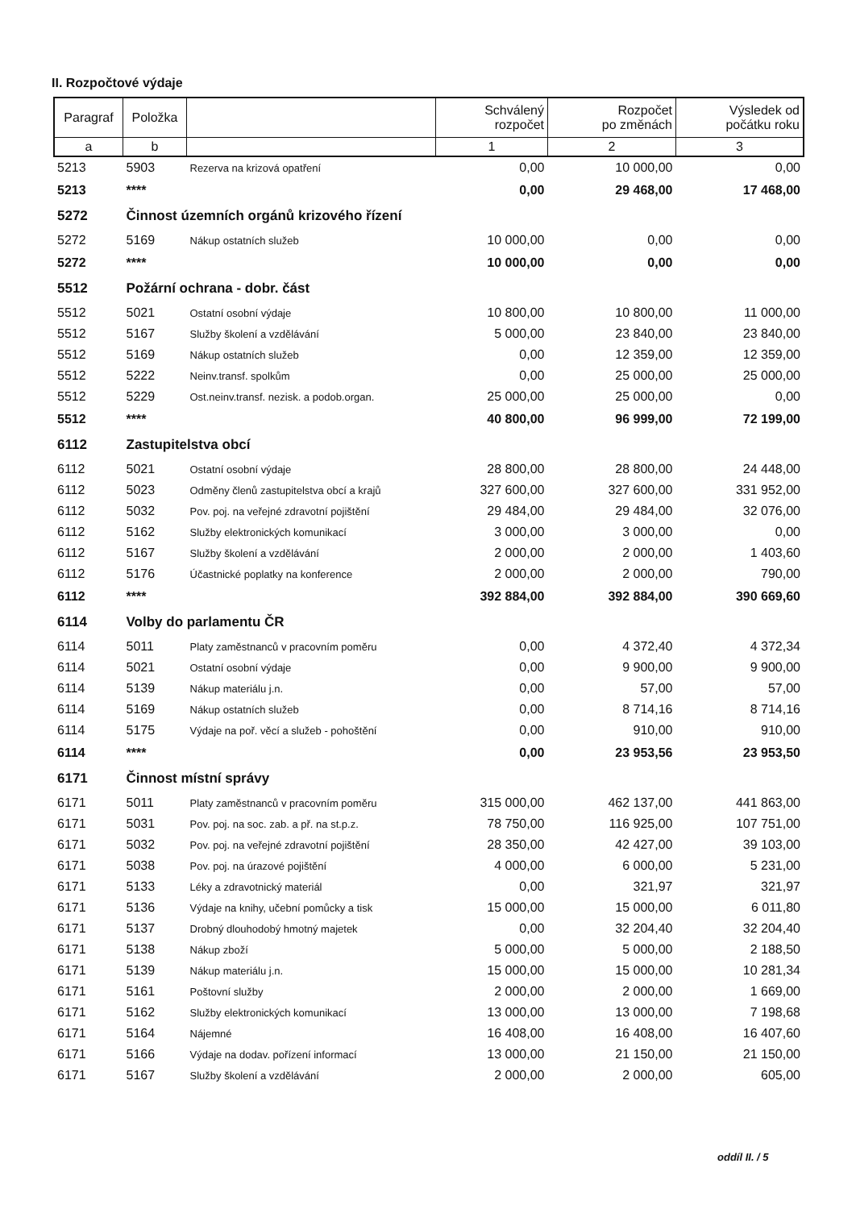II. Rozpočtové výdaje
| Paragraf | Položka | | Schválený rozpočet | Rozpočet po změnách | Výsledek od počátku roku |
| --- | --- | --- | --- | --- | --- |
| a | b | | 1 | 2 | 3 |
| 5213 | 5903 | Rezerva na krizová opatření | 0,00 | 10 000,00 | 0,00 |
| 5213 | **** | | 0,00 | 29 468,00 | 17 468,00 |
| 5272 | Činnost územních orgánů krizového řízení | | | | |
| 5272 | 5169 | Nákup ostatních služeb | 10 000,00 | 0,00 | 0,00 |
| 5272 | **** | | 10 000,00 | 0,00 | 0,00 |
| 5512 | Požární ochrana - dobr. část | | | | |
| 5512 | 5021 | Ostatní osobní výdaje | 10 800,00 | 10 800,00 | 11 000,00 |
| 5512 | 5167 | Služby školení a vzdělávání | 5 000,00 | 23 840,00 | 23 840,00 |
| 5512 | 5169 | Nákup ostatních služeb | 0,00 | 12 359,00 | 12 359,00 |
| 5512 | 5222 | Neinv.transf. spolkům | 0,00 | 25 000,00 | 25 000,00 |
| 5512 | 5229 | Ost.neinv.transf. nezisk. a podob.organ. | 25 000,00 | 25 000,00 | 0,00 |
| 5512 | **** | | 40 800,00 | 96 999,00 | 72 199,00 |
| 6112 | Zastupitelstva obcí | | | | |
| 6112 | 5021 | Ostatní osobní výdaje | 28 800,00 | 28 800,00 | 24 448,00 |
| 6112 | 5023 | Odměny členů zastupitelstva obcí a krajů | 327 600,00 | 327 600,00 | 331 952,00 |
| 6112 | 5032 | Pov. poj. na veřejné zdravotní pojištění | 29 484,00 | 29 484,00 | 32 076,00 |
| 6112 | 5162 | Služby elektronických komunikací | 3 000,00 | 3 000,00 | 0,00 |
| 6112 | 5167 | Služby školení a vzdělávání | 2 000,00 | 2 000,00 | 1 403,60 |
| 6112 | 5176 | Účastnické poplatky na konference | 2 000,00 | 2 000,00 | 790,00 |
| 6112 | **** | | 392 884,00 | 392 884,00 | 390 669,60 |
| 6114 | Volby do parlamentu ČR | | | | |
| 6114 | 5011 | Platy zaměstnanců v pracovním poměru | 0,00 | 4 372,40 | 4 372,34 |
| 6114 | 5021 | Ostatní osobní výdaje | 0,00 | 9 900,00 | 9 900,00 |
| 6114 | 5139 | Nákup materiálu j.n. | 0,00 | 57,00 | 57,00 |
| 6114 | 5169 | Nákup ostatních služeb | 0,00 | 8 714,16 | 8 714,16 |
| 6114 | 5175 | Výdaje na poř. věcí a služeb - pohoštění | 0,00 | 910,00 | 910,00 |
| 6114 | **** | | 0,00 | 23 953,56 | 23 953,50 |
| 6171 | Činnost místní správy | | | | |
| 6171 | 5011 | Platy zaměstnanců v pracovním poměru | 315 000,00 | 462 137,00 | 441 863,00 |
| 6171 | 5031 | Pov. poj. na soc. zab. a př. na st.p.z. | 78 750,00 | 116 925,00 | 107 751,00 |
| 6171 | 5032 | Pov. poj. na veřejné zdravotní pojištění | 28 350,00 | 42 427,00 | 39 103,00 |
| 6171 | 5038 | Pov. poj. na úrazové pojištění | 4 000,00 | 6 000,00 | 5 231,00 |
| 6171 | 5133 | Léky a zdravotnický materiál | 0,00 | 321,97 | 321,97 |
| 6171 | 5136 | Výdaje na knihy, učební pomůcky a tisk | 15 000,00 | 15 000,00 | 6 011,80 |
| 6171 | 5137 | Drobný dlouhodobý hmotný majetek | 0,00 | 32 204,40 | 32 204,40 |
| 6171 | 5138 | Nákup zboží | 5 000,00 | 5 000,00 | 2 188,50 |
| 6171 | 5139 | Nákup materiálu j.n. | 15 000,00 | 15 000,00 | 10 281,34 |
| 6171 | 5161 | Poštovní služby | 2 000,00 | 2 000,00 | 1 669,00 |
| 6171 | 5162 | Služby elektronických komunikací | 13 000,00 | 13 000,00 | 7 198,68 |
| 6171 | 5164 | Nájemné | 16 408,00 | 16 408,00 | 16 407,60 |
| 6171 | 5166 | Výdaje na dodav. pořízení informací | 13 000,00 | 21 150,00 | 21 150,00 |
| 6171 | 5167 | Služby školení a vzdělávání | 2 000,00 | 2 000,00 | 605,00 |
oddíl II. / 5